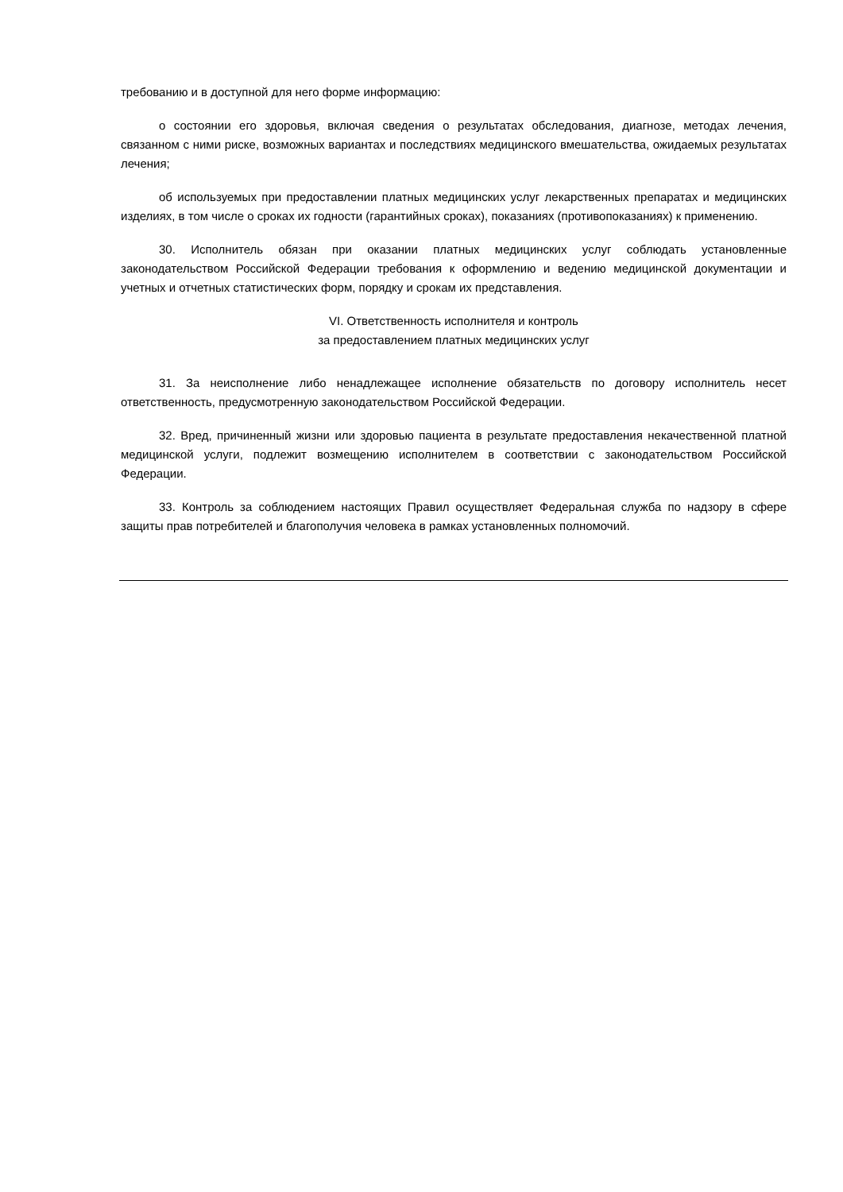требованию и в доступной для него форме информацию:
о состоянии его здоровья, включая сведения о результатах обследования, диагнозе, методах лечения, связанном с ними риске, возможных вариантах и последствиях медицинского вмешательства, ожидаемых результатах лечения;
об используемых при предоставлении платных медицинских услуг лекарственных препаратах и медицинских изделиях, в том числе о сроках их годности (гарантийных сроках), показаниях (противопоказаниях) к применению.
30. Исполнитель обязан при оказании платных медицинских услуг соблюдать установленные законодательством Российской Федерации требования к оформлению и ведению медицинской документации и учетных и отчетных статистических форм, порядку и срокам их представления.
VI. Ответственность исполнителя и контроль
за предоставлением платных медицинских услуг
31. За неисполнение либо ненадлежащее исполнение обязательств по договору исполнитель несет ответственность, предусмотренную законодательством Российской Федерации.
32. Вред, причиненный жизни или здоровью пациента в результате предоставления некачественной платной медицинской услуги, подлежит возмещению исполнителем в соответствии с законодательством Российской Федерации.
33. Контроль за соблюдением настоящих Правил осуществляет Федеральная служба по надзору в сфере защиты прав потребителей и благополучия человека в рамках установленных полномочий.